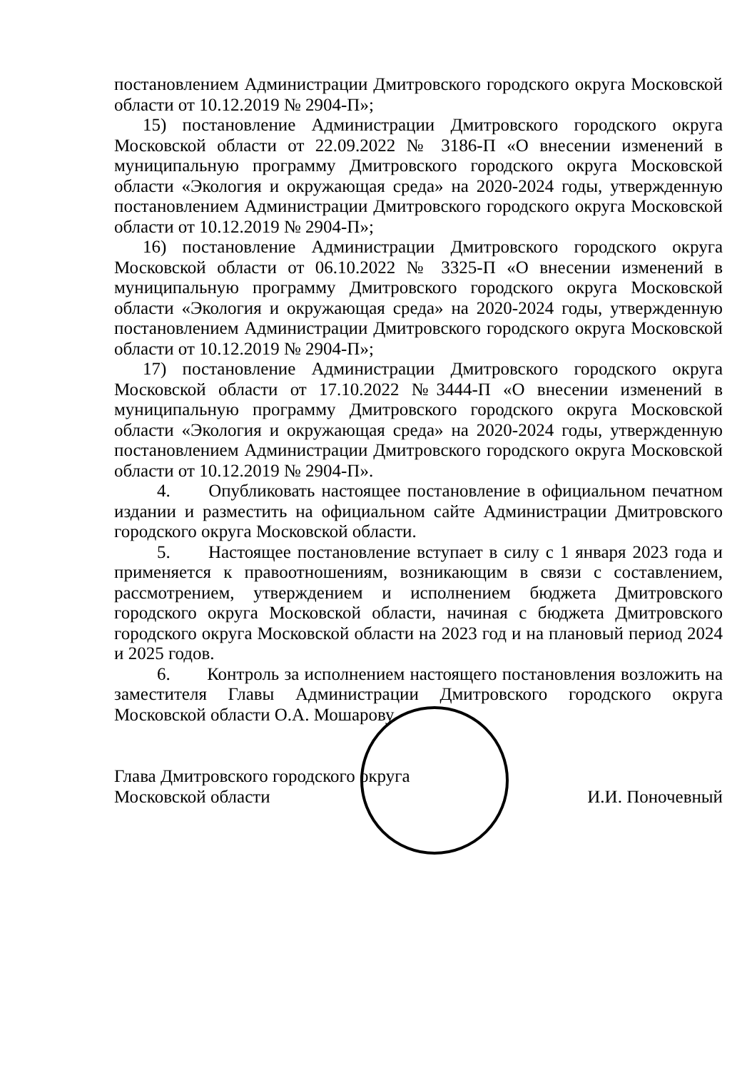постановлением Администрации Дмитровского городского округа Московской области от 10.12.2019 № 2904-П»;
15) постановление Администрации Дмитровского городского округа Московской области от 22.09.2022 № 3186-П «О внесении изменений в муниципальную программу Дмитровского городского округа Московской области «Экология и окружающая среда» на 2020-2024 годы, утвержденную постановлением Администрации Дмитровского городского округа Московской области от 10.12.2019 № 2904-П»;
16) постановление Администрации Дмитровского городского округа Московской области от 06.10.2022 № 3325-П «О внесении изменений в муниципальную программу Дмитровского городского округа Московской области «Экология и окружающая среда» на 2020-2024 годы, утвержденную постановлением Администрации Дмитровского городского округа Московской области от 10.12.2019 № 2904-П»;
17) постановление Администрации Дмитровского городского округа Московской области от 17.10.2022 №3444-П «О внесении изменений в муниципальную программу Дмитровского городского округа Московской области «Экология и окружающая среда» на 2020-2024 годы, утвержденную постановлением Администрации Дмитровского городского округа Московской области от 10.12.2019 № 2904-П».
4. Опубликовать настоящее постановление в официальном печатном издании и разместить на официальном сайте Администрации Дмитровского городского округа Московской области.
5. Настоящее постановление вступает в силу с 1 января 2023 года и применяется к правоотношениям, возникающим в связи с составлением, рассмотрением, утверждением и исполнением бюджета Дмитровского городского округа Московской области, начиная с бюджета Дмитровского городского округа Московской области на 2023 год и на плановый период 2024 и 2025 годов.
6. Контроль за исполнением настоящего постановления возложить на заместителя Главы Администрации Дмитровского городского округа Московской области О.А. Мошарову.
Глава Дмитровского городского округа
Московской области
И.И. Поночевный